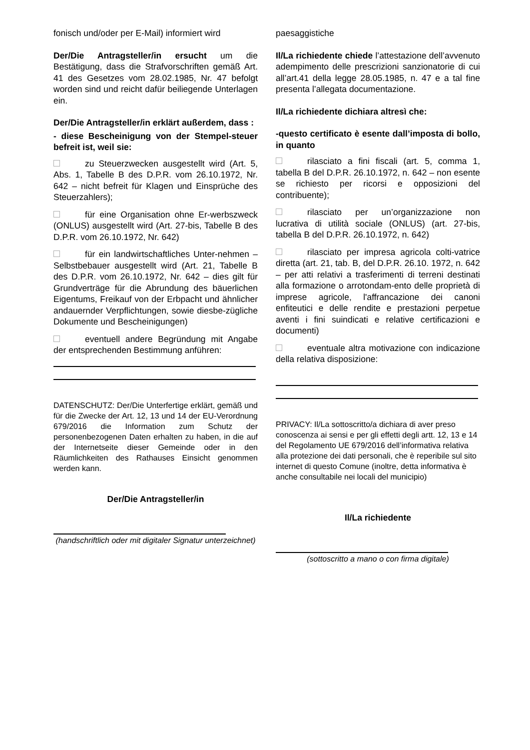fonisch und/oder per E-Mail) informiert wird
Der/Die Antragsteller/in ersucht um die Bestätigung, dass die Strafvorschriften gemäß Art. 41 des Gesetzes vom 28.02.1985, Nr. 47 befolgt worden sind und reicht dafür beiliegende Unterlagen ein.
Der/Die Antragsteller/in erklärt außerdem, dass :
- diese Bescheinigung von der Stempel-steuer befreit ist, weil sie:
zu Steuerzwecken ausgestellt wird (Art. 5, Abs. 1, Tabelle B des D.P.R. vom 26.10.1972, Nr. 642 – nicht befreit für Klagen und Einsprüche des Steuerzahlers);
für eine Organisation ohne Er-werbszweck (ONLUS) ausgestellt wird (Art. 27-bis, Tabelle B des D.P.R. vom 26.10.1972, Nr. 642)
für ein landwirtschaftliches Unter-nehmen – Selbstbebauer ausgestellt wird (Art. 21, Tabelle B des D.P.R. vom 26.10.1972, Nr. 642 – dies gilt für Grundverträge für die Abrundung des bäuerlichen Eigentums, Freikauf von der Erbpacht und ähnlicher andauernder Verpflichtungen, sowie diesbe-zügliche Dokumente und Bescheinigungen)
eventuell andere Begründung mit Angabe der entsprechenden Bestimmung anführen:
DATENSCHUTZ: Der/Die Unterfertige erklärt, gemäß und für die Zwecke der Art. 12, 13 und 14 der EU-Verordnung 679/2016 die Information zum Schutz der personenbezogenen Daten erhalten zu haben, in die auf der Internetseite dieser Gemeinde oder in den Räumlichkeiten des Rathauses Einsicht genommen werden kann.
Der/Die Antragsteller/in
(handschriftlich oder mit digitaler Signatur unterzeichnet)
paesaggistiche
Il/La richiedente chiede l’attestazione dell’avvenuto adempimento delle prescrizioni sanzionatorie di cui all’art.41 della legge 28.05.1985, n. 47 e a tal fine presenta l’allegata documentazione.
Il/La richiedente dichiara altresì che:
-questo certificato è esente dall’imposta di bollo, in quanto
rilasciato a fini fiscali (art. 5, comma 1, tabella B del D.P.R. 26.10.1972, n. 642 – non esente se richiesto per ricorsi e opposizioni del contribuente);
rilasciato per un’organizzazione non lucrativa di utilità sociale (ONLUS) (art. 27-bis, tabella B del D.P.R. 26.10.1972, n. 642)
rilasciato per impresa agricola colti-vatrice diretta (art. 21, tab. B, del D.P.R. 26.10. 1972, n. 642 – per atti relativi a trasferimenti di terreni destinati alla formazione o arrotondam-ento delle proprietà di imprese agricole, l'affrancazione dei canoni enfiteutici e delle rendite e prestazioni perpetue aventi i fini suindicati e relative certificazioni e documenti)
eventuale altra motivazione con indicazione della relativa disposizione:
PRIVACY: Il/La sottoscritto/a dichiara di aver preso conoscenza ai sensi e per gli effetti degli artt. 12, 13 e 14 del Regolamento UE 679/2016 dell’informativa relativa alla protezione dei dati personali, che è reperibile sul sito internet di questo Comune (inoltre, detta informativa è anche consultabile nei locali del municipio)
Il/La richiedente
(sottoscritto a mano o con firma digitale)